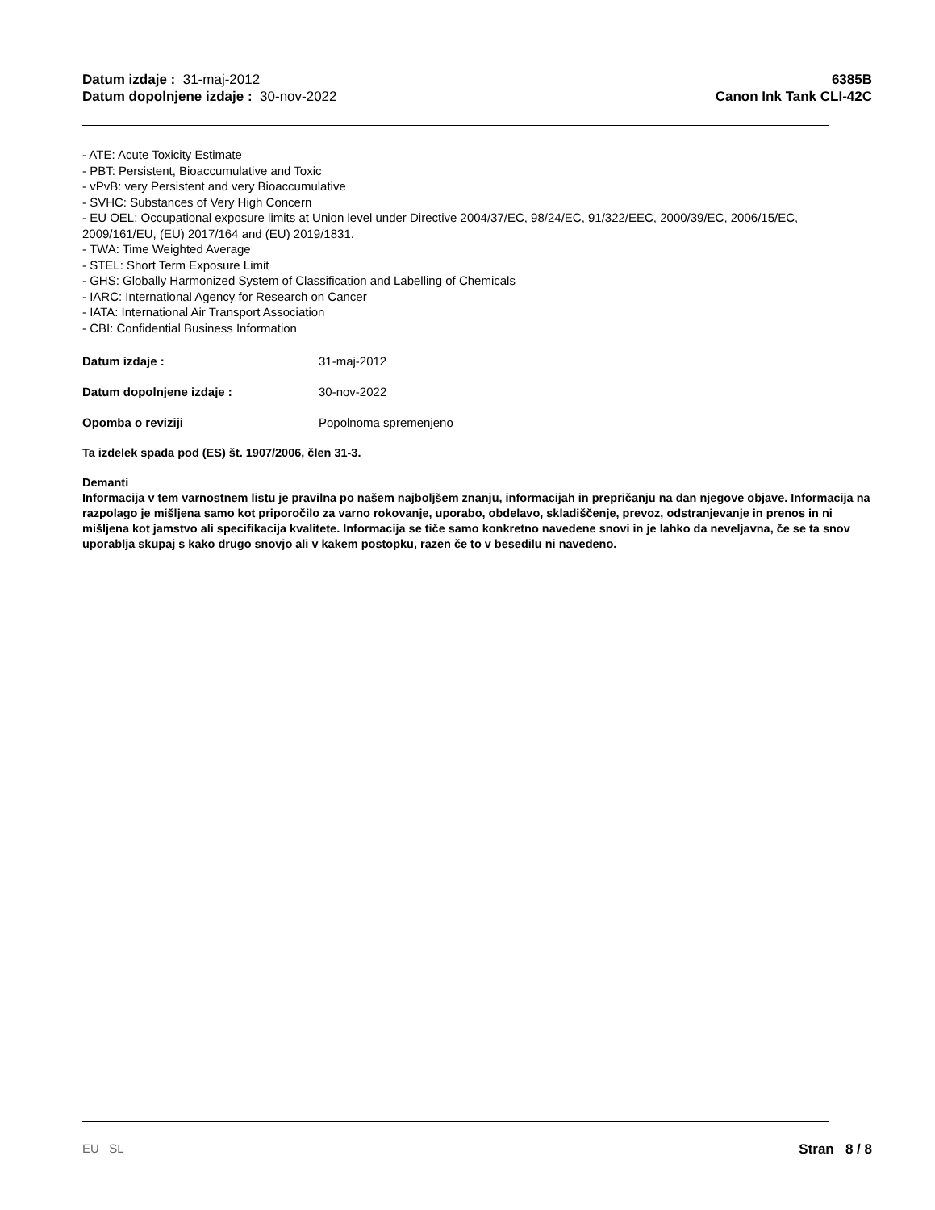Datum izdaje : 31-maj-2012
Datum dopolnjene izdaje : 30-nov-2022
6385B
Canon Ink Tank CLI-42C
- ATE: Acute Toxicity Estimate
- PBT: Persistent, Bioaccumulative and Toxic
- vPvB: very Persistent and very Bioaccumulative
- SVHC: Substances of Very High Concern
- EU OEL: Occupational exposure limits at Union level under Directive 2004/37/EC, 98/24/EC, 91/322/EEC, 2000/39/EC, 2006/15/EC, 2009/161/EU, (EU) 2017/164 and (EU) 2019/1831.
- TWA: Time Weighted Average
- STEL: Short Term Exposure Limit
- GHS: Globally Harmonized System of Classification and Labelling of Chemicals
- IARC: International Agency for Research on Cancer
- IATA: International Air Transport Association
- CBI: Confidential Business Information
Datum izdaje : 31-maj-2012
Datum dopolnjene izdaje : 30-nov-2022
Opomba o reviziji Popolnoma spremenjeno
Ta izdelek spada pod (ES) št. 1907/2006, člen 31-3.
Demanti
Informacija v tem varnostnem listu je pravilna po našem najboljšem znanju, informacijah in prepričanju na dan njegove objave. Informacija na razpolago je mišljena samo kot priporočilo za varno rokovanje, uporabo, obdelavo, skladiščenje, prevoz, odstranjevanje in prenos in ni mišljena kot jamstvo ali specifikacija kvalitete. Informacija se tiče samo konkretno navedene snovi in je lahko da neveljavna, če se ta snov uporablja skupaj s kako drugo snovjo ali v kakem postopku, razen če to v besedilu ni navedeno.
EU SL Stran 8 / 8